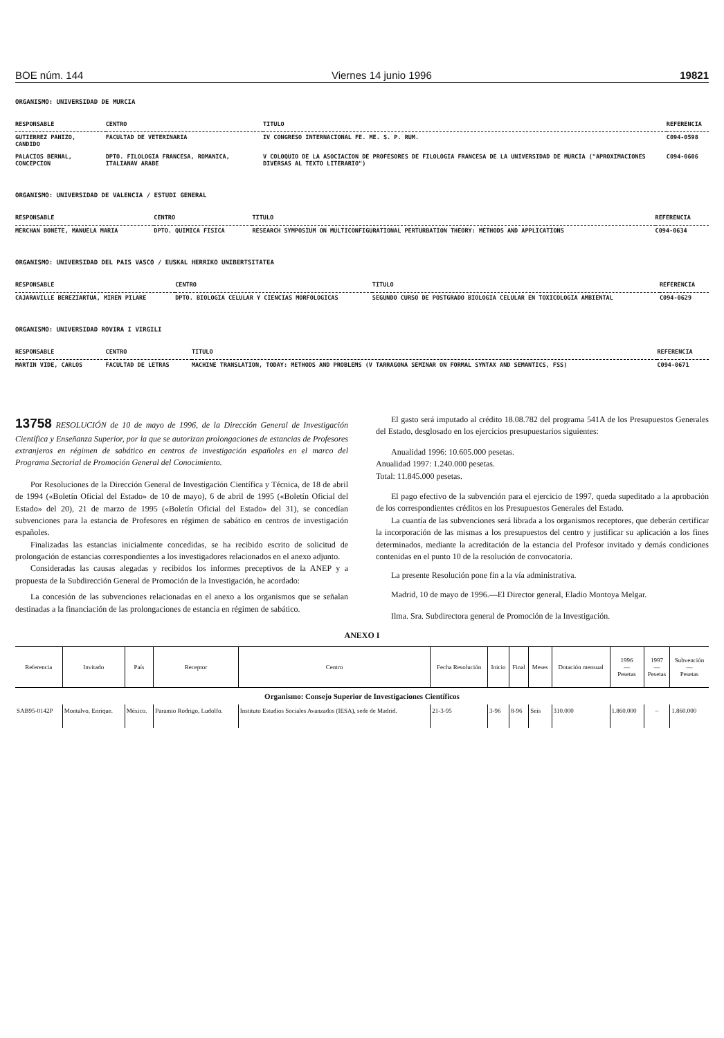BOE núm. 144 Viernes 14 junio 1996 19821
ORGANISMO: UNIVERSIDAD DE MURCIA
| RESPONSABLE | CENTRO | TITULO | REFERENCIA |
| --- | --- | --- | --- |
| GUTIERREZ PANIZO, CANDIDO | FACULTAD DE VETERINARIA | IV CONGRESO INTERNACIONAL FE. ME. S. P. RUM. | C094-0598 |
| PALACIOS BERNAL, CONCEPCION | DPTO. FILOLOGIA FRANCESA, ROMANICA, ITALIANAV ARABE | V COLOQUIO DE LA ASOCIACION DE PROFESORES DE FILOLOGIA FRANCESA DE LA UNIVERSIDAD DE MURCIA ("APROXIMACIONES DIVERSAS AL TEXTO LITERARIO") | C094-0606 |
ORGANISMO: UNIVERSIDAD DE VALENCIA / ESTUDI GENERAL
| RESPONSABLE | CENTRO | TITULO | REFERENCIA |
| --- | --- | --- | --- |
| MERCHAN BONETE, MANUELA MARIA | DPTO. QUIMICA FISICA | RESEARCH SYMPOSIUM ON MULTICONFIGURATIONAL PERTURBATION THEORY: METHODS AND APPLICATIONS | C094-0634 |
ORGANISMO: UNIVERSIDAD DEL PAIS VASCO / EUSKAL HERRIKO UNIBERTSITATEA
| RESPONSABLE | CENTRO | TITULO | REFERENCIA |
| --- | --- | --- | --- |
| CAJARAVILLE BEREZIARTUA, MIREN PILARE | DPTO. BIOLOGIA CELULAR Y CIENCIAS MORFOLOGICAS | SEGUNDO CURSO DE POSTGRADO BIOLOGIA CELULAR EN TOXICOLOGIA AMBIENTAL | C094-0629 |
ORGANISMO: UNIVERSIDAD ROVIRA I VIRGILI
| RESPONSABLE | CENTRO | TITULO | REFERENCIA |
| --- | --- | --- | --- |
| MARTIN VIDE, CARLOS | FACULTAD DE LETRAS | MACHINE TRANSLATION, TODAY: METHODS AND PROBLEMS (V TARRAGONA SEMINAR ON FORMAL SYNTAX AND SEMANTICS, FSS) | C094-0671 |
13758 RESOLUCIÓN de 10 de mayo de 1996, de la Dirección General de Investigación Científica y Enseñanza Superior, por la que se autorizan prolongaciones de estancias de Profesores extranjeros en régimen de sabático en centros de investigación españoles en el marco del Programa Sectorial de Promoción General del Conocimiento.
Por Resoluciones de la Dirección General de Investigación Científica y Técnica, de 18 de abril de 1994 («Boletín Oficial del Estado» de 10 de mayo), 6 de abril de 1995 («Boletín Oficial del Estado» del 20), 21 de marzo de 1995 («Boletín Oficial del Estado» del 31), se concedían subvenciones para la estancia de Profesores en régimen de sabático en centros de investigación españoles.
Finalizadas las estancias inicialmente concedidas, se ha recibido escrito de solicitud de prolongación de estancias correspondientes a los investigadores relacionados en el anexo adjunto.
Consideradas las causas alegadas y recibidos los informes preceptivos de la ANEP y a propuesta de la Subdirección General de Promoción de la Investigación, he acordado:
La concesión de las subvenciones relacionadas en el anexo a los organismos que se señalan destinadas a la financiación de las prolongaciones de estancia en régimen de sabático.
El gasto será imputado al crédito 18.08.782 del programa 541A de los Presupuestos Generales del Estado, desglosado en los ejercicios presupuestarios siguientes:
Anualidad 1996: 10.605.000 pesetas.
Anualidad 1997: 1.240.000 pesetas.
Total: 11.845.000 pesetas.
El pago efectivo de la subvención para el ejercicio de 1997, queda supeditado a la aprobación de los correspondientes créditos en los Presupuestos Generales del Estado.
La cuantía de las subvenciones será librada a los organismos receptores, que deberán certificar la incorporación de las mismas a los presupuestos del centro y justificar su aplicación a los fines determinados, mediante la acreditación de la estancia del Profesor invitado y demás condiciones contenidas en el punto 10 de la resolución de convocatoria.
La presente Resolución pone fin a la vía administrativa.
Madrid, 10 de mayo de 1996.—El Director general, Eladio Montoya Melgar.
Ilma. Sra. Subdirectora general de Promoción de la Investigación.
ANEXO I
| Referencia | Invitado | País | Receptor | Centro | Fecha Resolución | Inicio | Final | Meses | Dotación mensual | 1996 — Pesetas | 1997 — Pesetas | Subvención — Pesetas |
| --- | --- | --- | --- | --- | --- | --- | --- | --- | --- | --- | --- | --- |
| Organismo: Consejo Superior de Investigaciones Científicos | | | | | | | | | | | | |
| SAB95-0142P | Montalvo, Enrique. | México. | Paramio Rodrigo, Ludolfo. | Instituto Estudios Sociales Avanzados (IESA), sede de Madrid. | 21-3-95 | 3-96 | 8-96 | Seis | 310.000 | 1.860.000 | – | 1.860.000 |